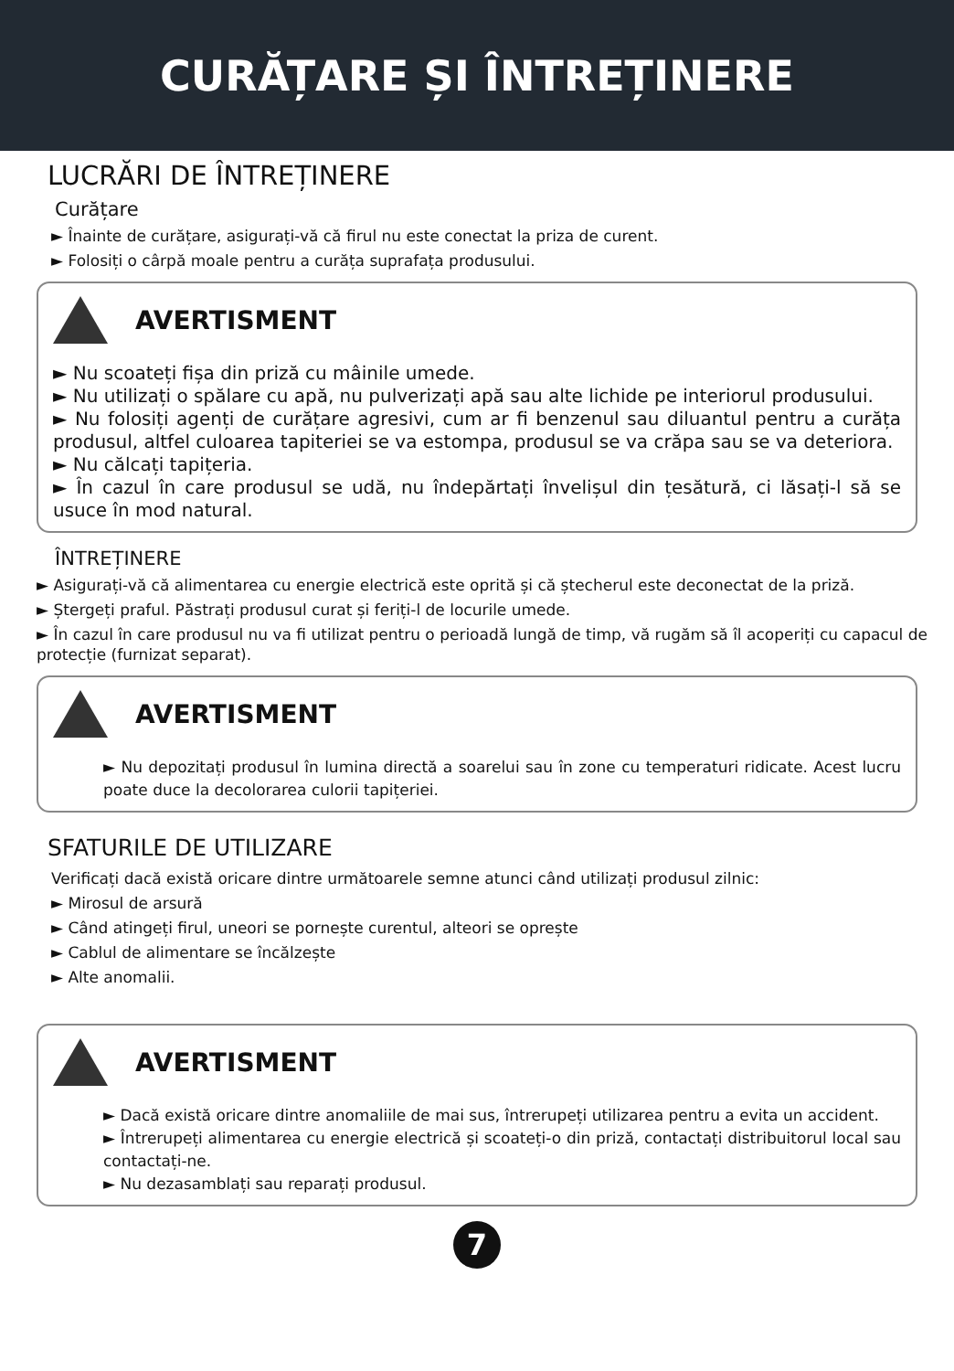CURĂȚARE ȘI ÎNTREȚINERE
LUCRĂRI DE ÎNTREȚINERE
Curățare
► Înainte de curățare, asigurați-vă că firul nu este conectat la priza de curent.
► Folosiți o cârpă moale pentru a curăța suprafața produsului.
AVERTISMENT
► Nu scoateți fișa din priză cu mâinile umede.
► Nu utilizați o spălare cu apă, nu pulverizați apă sau alte lichide pe interiorul produsului.
► Nu folosiți agenți de curățare agresivi, cum ar fi benzenul sau diluantul pentru a curăța produsul, altfel culoarea tapiteriei se va estompa, produsul se va crăpa sau se va deteriora.
► Nu călcați tapițeria.
► În cazul în care produsul se udă, nu îndepărtați învelișul din țesătură, ci lăsați-l să se usuce în mod natural.
ÎNTREȚINERE
► Asigurați-vă că alimentarea cu energie electrică este oprită și că ștecherul este deconectat de la priză.
► Ștergeți praful. Păstrați produsul curat și feriți-l de locurile umede.
► În cazul în care produsul nu va fi utilizat pentru o perioadă lungă de timp, vă rugăm să îl acoperiți cu capacul de protecție (furnizat separat).
AVERTISMENT
► Nu depozitați produsul în lumina directă a soarelui sau în zone cu temperaturi ridicate. Acest lucru poate duce la decolorarea culorii tapițeriei.
SFATURILE DE UTILIZARE
Verificați dacă există oricare dintre următoarele semne atunci când utilizați produsul zilnic:
► Mirosul de arsură
► Când atingeți firul, uneori se pornește curentul, alteori se oprește
► Cablul de alimentare se încălzește
► Alte anomalii.
AVERTISMENT
► Dacă există oricare dintre anomaliile de mai sus, întrerupeți utilizarea pentru a evita un accident.
► Întrerupeți alimentarea cu energie electrică și scoateți-o din priză, contactați distribuitorul local sau contactați-ne.
► Nu dezasamblați sau reparați produsul.
7